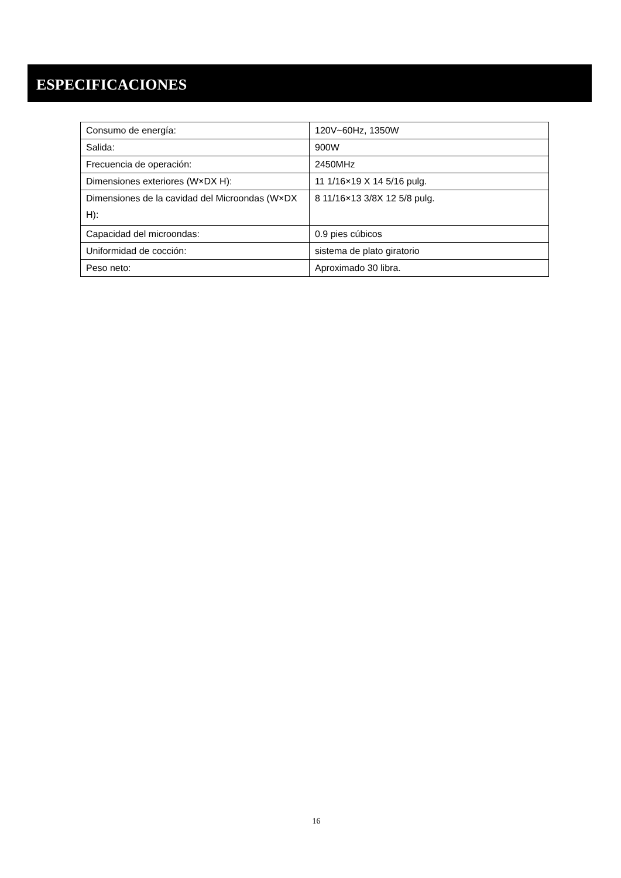ESPECIFICACIONES
| Consumo de energía: | 120V~60Hz, 1350W |
| Salida: | 900W |
| Frecuencia de operación: | 2450MHz |
| Dimensiones exteriores (W×DX H): | 11 1/16×19 X 14 5/16 pulg. |
| Dimensiones de la cavidad del Microondas (W×DX H): | 8 11/16×13 3/8X 12 5/8 pulg. |
| Capacidad del microondas: | 0.9 pies cúbicos |
| Uniformidad de cocción: | sistema de plato giratorio |
| Peso neto: | Aproximado 30 libra. |
16